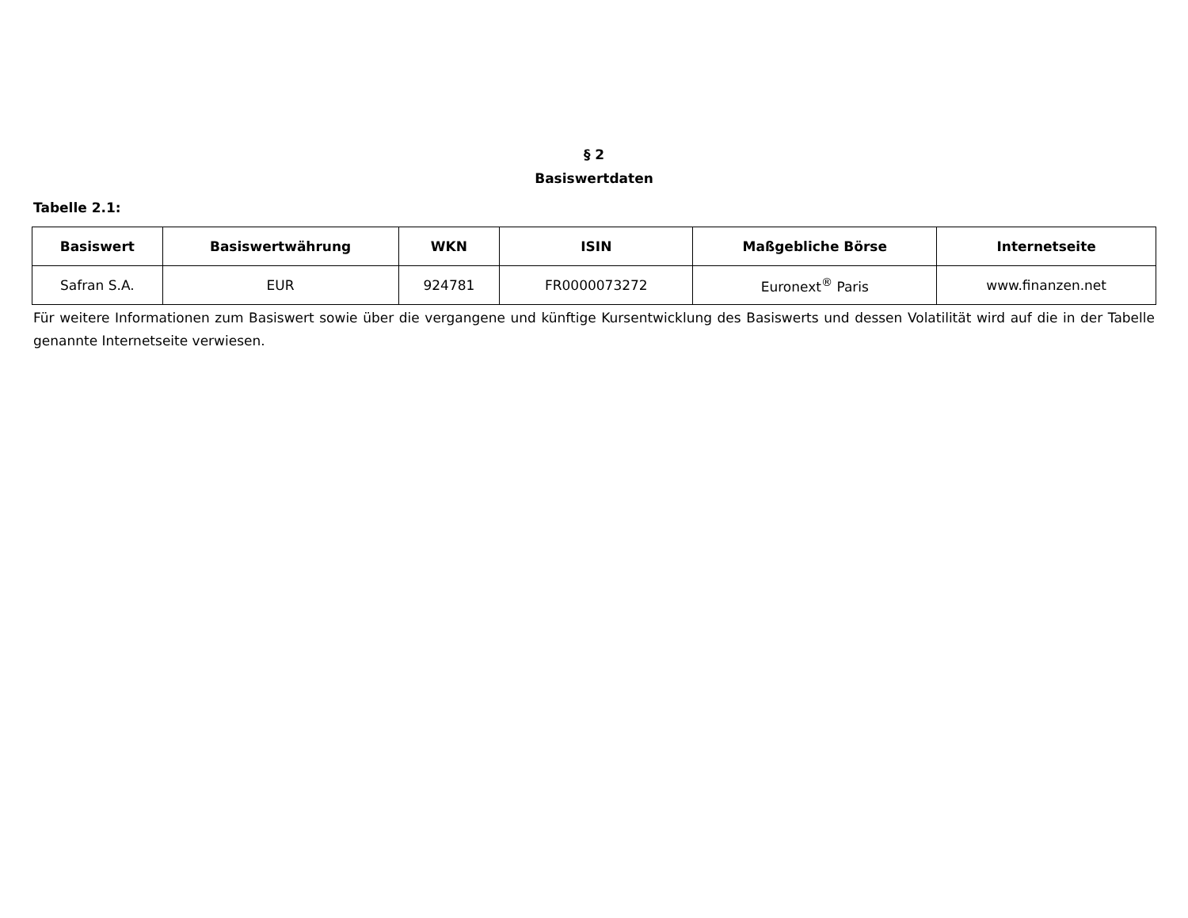§ 2
Basiswertdaten
Tabelle 2.1:
| Basiswert | Basiswertwährung | WKN | ISIN | Maßgebliche Börse | Internetseite |
| --- | --- | --- | --- | --- | --- |
| Safran S.A. | EUR | 924781 | FR0000073272 | Euronext<sup>®</sup> Paris | www.finanzen.net |
Für weitere Informationen zum Basiswert sowie über die vergangene und künftige Kursentwicklung des Basiswerts und dessen Volatilität wird auf die in der Tabelle genannte Internetseite verwiesen.